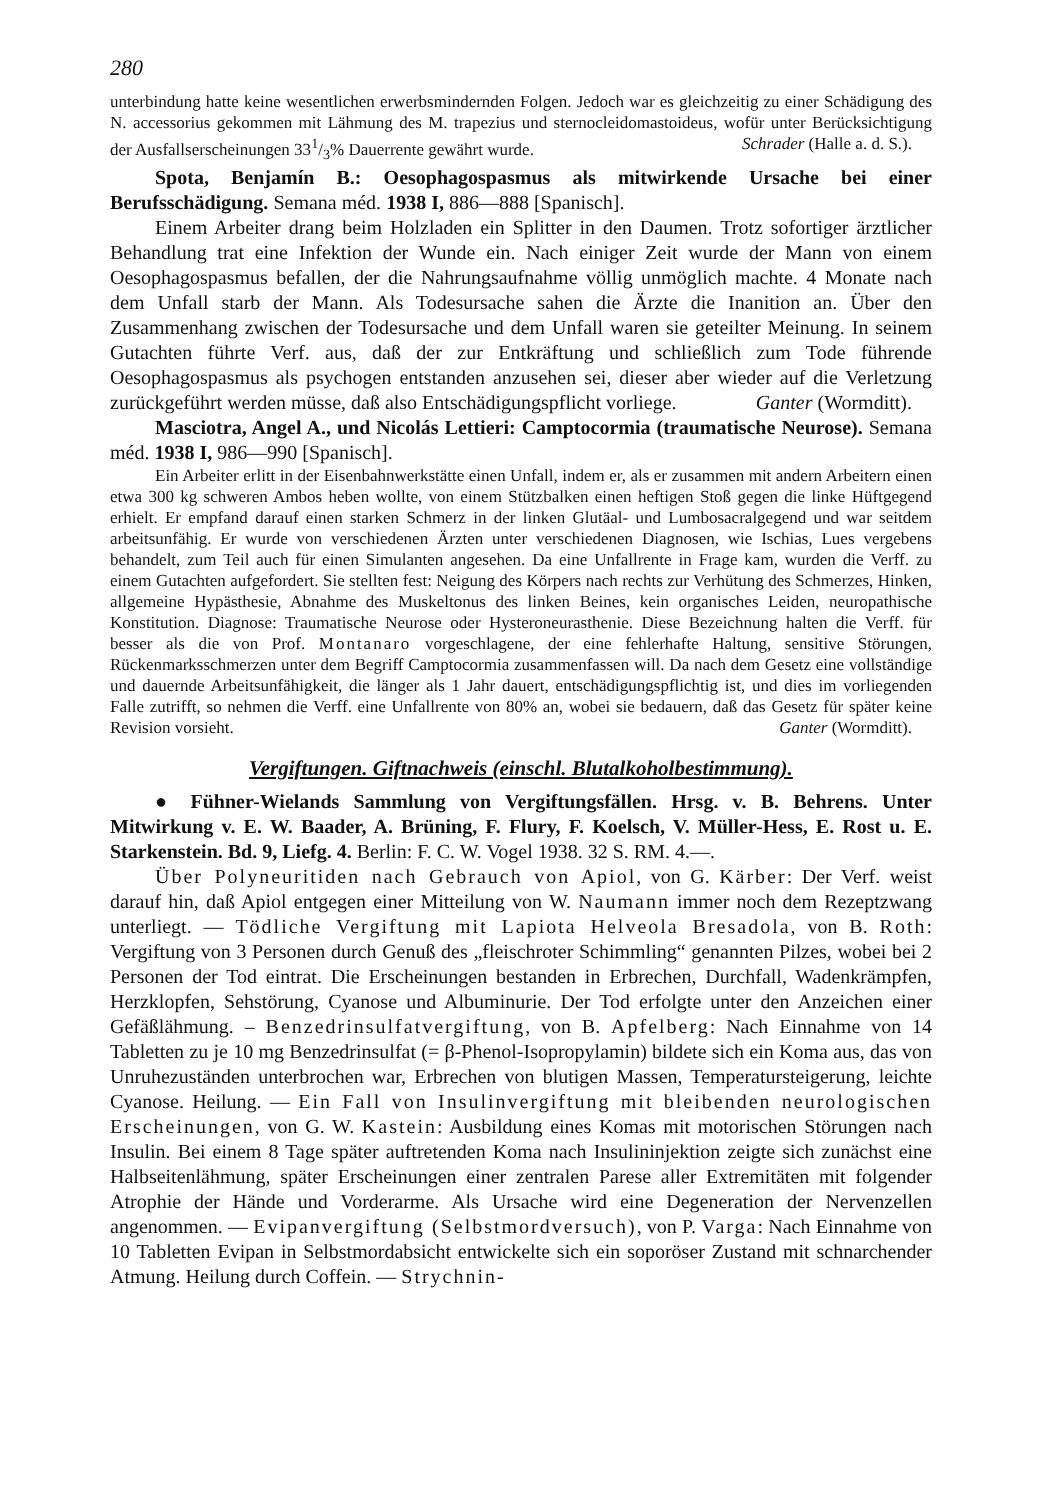280
unterbindung hatte keine wesentlichen erwerbsmindernden Folgen. Jedoch war es gleichzeitig zu einer Schädigung des N. accessorius gekommen mit Lähmung des M. trapezius und sternocleidomastoideus, wofür unter Berücksichtigung der Ausfallserscheinungen 331/3% Dauerrente gewährt wurde. Schrader (Halle a. d. S.).
Spota, Benjamín B.: Oesophagospasmus als mitwirkende Ursache bei einer Berufsschädigung. Semana méd. 1938 I, 886—888 [Spanisch].
Einem Arbeiter drang beim Holzladen ein Splitter in den Daumen. Trotz sofortiger ärztlicher Behandlung trat eine Infektion der Wunde ein. Nach einiger Zeit wurde der Mann von einem Oesophagospasmus befallen, der die Nahrungsaufnahme völlig unmöglich machte. 4 Monate nach dem Unfall starb der Mann. Als Todesursache sahen die Ärzte die Inanition an. Über den Zusammenhang zwischen der Todesursache und dem Unfall waren sie geteilter Meinung. In seinem Gutachten führte Verf. aus, daß der zur Entkräftung und schließlich zum Tode führende Oesophagospasmus als psychogen entstanden anzusehen sei, dieser aber wieder auf die Verletzung zurückgeführt werden müsse, daß also Entschädigungspflicht vorliege. Ganter (Wormditt).
Masciotra, Angel A., und Nicolás Lettieri: Camptocormia (traumatische Neurose). Semana méd. 1938 I, 986—990 [Spanisch].
Ein Arbeiter erlitt in der Eisenbahnwerkstätte einen Unfall, indem er, als er zusammen mit andern Arbeitern einen etwa 300 kg schweren Ambos heben wollte, von einem Stützbalken einen heftigen Stoß gegen die linke Hüftgegend erhielt. Er empfand darauf einen starken Schmerz in der linken Glutäal- und Lumbosacralgegend und war seitdem arbeitsunfähig. Er wurde von verschiedenen Ärzten unter verschiedenen Diagnosen, wie Ischias, Lues vergebens behandelt, zum Teil auch für einen Simulanten angesehen. Da eine Unfallrente in Frage kam, wurden die Verff. zu einem Gutachten aufgefordert. Sie stellten fest: Neigung des Körpers nach rechts zur Verhütung des Schmerzes, Hinken, allgemeine Hypästhesie, Abnahme des Muskeltonus des linken Beines, kein organisches Leiden, neuropathische Konstitution. Diagnose: Traumatische Neurose oder Hysteroneurasthenie. Diese Bezeichnung halten die Verff. für besser als die von Prof. Montanaro vorgeschlagene, der eine fehlerhafte Haltung, sensitive Störungen, Rückenmarksschmerzen unter dem Begriff Camptocormia zusammenfassen will. Da nach dem Gesetz eine vollständige und dauernde Arbeitsunfähigkeit, die länger als 1 Jahr dauert, entschädigungspflichtig ist, und dies im vorliegenden Falle zutrifft, so nehmen die Verff. eine Unfallrente von 80% an, wobei sie bedauern, daß das Gesetz für später keine Revision vorsieht. Ganter (Wormditt).
Vergiftungen. Giftnachweis (einschl. Blutalkoholbestimmung).
● Fühner-Wielands Sammlung von Vergiftungsfällen. Hrsg. v. B. Behrens. Unter Mitwirkung v. E. W. Baader, A. Brüning, F. Flury, F. Koelsch, V. Müller-Hess, E. Rost u. E. Starkenstein. Bd. 9, Liefg. 4. Berlin: F. C. W. Vogel 1938. 32 S. RM. 4.—.
Über Polyneuritiden nach Gebrauch von Apiol, von G. Kärber: Der Verf. weist darauf hin, daß Apiol entgegen einer Mitteilung von W. Naumann immer noch dem Rezeptzwang unterliegt. — Tödliche Vergiftung mit Lapiota Helveola Bresadola, von B. Roth: Vergiftung von 3 Personen durch Genuß des „fleischroter Schimmling“ genannten Pilzes, wobei bei 2 Personen der Tod eintrat. Die Erscheinungen bestanden in Erbrechen, Durchfall, Wadenkrämpfen, Herzklopfen, Sehstörung, Cyanose und Albuminurie. Der Tod erfolgte unter den Anzeichen einer Gefäßlähmung. – Benzedrinsulfatvergiftung, von B. Apfelberg: Nach Einnahme von 14 Tabletten zu je 10 mg Benzedrinsulfat (= β-Phenol-Isopropylamin) bildete sich ein Koma aus, das von Unruhezuständen unterbrochen war, Erbrechen von blutigen Massen, Temperatursteigerung, leichte Cyanose. Heilung. — Ein Fall von Insulinvergiftung mit bleibenden neurologischen Erscheinungen, von G. W. Kastein: Ausbildung eines Komas mit motorischen Störungen nach Insulin. Bei einem 8 Tage später auftretenden Koma nach Insulininjektion zeigte sich zunächst eine Halbseitenlähmung, später Erscheinungen einer zentralen Parese aller Extremitäten mit folgender Atrophie der Hände und Vorderarme. Als Ursache wird eine Degeneration der Nervenzellen angenommen. — Evipanvergiftung (Selbstmordversuch), von P. Varga: Nach Einnahme von 10 Tabletten Evipan in Selbstmordabsicht entwickelte sich ein soporöser Zustand mit schnarchender Atmung. Heilung durch Coffein. — Strychnin-